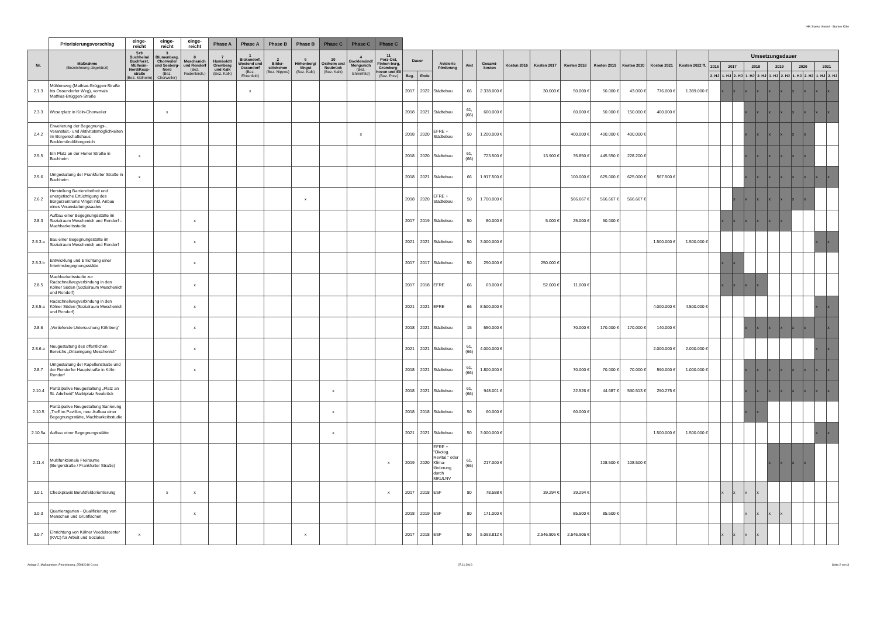IHK Starke Veedel - Starkes Köln
| | Priorisierungsvorschlag | einge-reicht | einge-reicht | einge-reicht | Phase A | Phase A | Phase B | Phase B | Phase C | Phase C | Phase C | | | | | | | | | | | | | | | | | | | | | | | |
| --- | --- | --- | --- | --- | --- | --- | --- | --- | --- | --- | --- | --- | --- | --- | --- | --- | --- | --- | --- | --- | --- | --- | --- | --- | --- | --- | --- | --- | --- | --- | --- | --- | --- | --- |
| Nr. | Maßnahme (Bezeichnung abgekürzt) | 5+9 Buchheim/ Buchforst, Mülheim-Nord/Keup-straße (Bez. Mülheim) | 3 Blumenberg, Chorweiler und Seeberg-Nord (Bez. Chorweiler) | 8 Meschenich und Rondorf (Bez. Rodenkirch.) | 7 Humboldt/ Gremberg und Kalk (Bez. Kalk) | 1 Bickendorf, Westend und Ossendorf (Bez. Ehrenfeld) | 2 Bilder-stöckchen (Bez. Nippes) | 6 Höhenberg/ Vingst (Bez. Kalk) | 10 Ostheim und Neubrück (Bez. Kalk) | 4 Bocklemünd/ Mengenich (Bez. Ehrenfeld) | 11 Porz-Ost, Finken-berg, Gremberg-hoven und Eil (Bez. Porz) | Dauer | | Avisierte Förderung | Amt | Gesamt-kosten | Kosten 2016 | Kosten 2017 | Kosten 2018 | Kosten 2019 | Kosten 2020 | Kosten 2021 | Kosten 2022 ff. | Umsetzungsdauer | | | | | | | | | | |
| | | | | | | | | | | | | | | | | | | | | | | | | 2016 | 2017 | | 2018 | | 2019 | | 2020 | | 2021 | |
| | | | | | | | | | | | | Beg. | Ende | | | | | | | | | | | 2. HJ | 1. HJ | 2. HJ | 1. HJ | 2. HJ | 1. HJ | 2. HJ | 1. HJ | 2. HJ | 1. HJ | 2. HJ |
| 2.1.3 | Mühlenweg (Mathias-Brüggen-Straße bis Ossendorfer Weg), vormals Mathias-Brüggen-Straße | | | | | x | | | | | | 2017 | 2022 | Städtebau | 66 | 2.338.000 € | | 30.000 € | 50.000 € | 50.000 € | 43.000 € | 776.000 € | 1.389.000 € | | x | x | x | x | x | x | x | x | x | x |
| 2.3.3 | Weserplatz in Köln-Chorweiler | | x | | | | | | | | | 2018 | 2021 | Städtebau | 61, (66) | 660.000 € | | | 60.000 € | 50.000 € | 150.000 € | 400.000 € | | | | | x | x | x | x | x | x | x | x |
| 2.4.2 | Erweiterung der Begegnungs-, Veranstalt.- und Aktivitätsmöglichkeiten im Bürgerschaftshaus Bocklemünd/Mengenich | | | | | | | | | x | | 2018 | 2020 | EFRE + Städtebau | 50 | 1.200.000 € | | | 400.000 € | 400.000 € | 400.000 € | | | | | | x | x | x | x | x | x | | |
| 2.5.5 | Ein Platz an der Herler Straße in Buchheim | x | | | | | | | | | | 2018 | 2020 | Städtebau | 61, (66) | 723.500 € | | 13.900 € | 35.850 € | 445.550 € | 228.200 € | | | | | | x | x | x | x | x | x | | |
| 2.5.6 | Umgestaltung der Frankfurter Straße in Buchheim | x | | | | | | | | | | 2018 | 2021 | Städtebau | 66 | 1.917.500 € | | | 100.000 € | 625.000 € | 625.000 € | 567.500 € | | | | | x | x | x | x | x | x | x | x |
| 2.6.2 | Herstellung Barrierefreiheit und energetische Ertüchtigung des Bürgerzentrums Vingst inkl. Anbau eines Veranstaltungssaales | | | | | | | x | | | | 2018 | 2020 | EFRE + Städtebau | 50 | 1.700.000 € | | | 566.667 € | 566.667 € | 566.667 € | | | | | x | x | x | x | x | x | x | | |
| 2.8.3 | Aufbau einer Begegnungsstätte im Sozialraum Meschenich und Rondorf – Machbarkeitsstudie | | | x | | | | | | | | 2017 | 2019 | Städtebau | 50 | 80.000 € | | 5.000 € | 25.000 € | 50.000 € | | | | | x | x | x | x | x | x | | | | |
| 2.8.3 a | Bau einer Begegnungsstätte im Sozialraum Meschenich und Rondorf | | | x | | | | | | | | 2021 | 2021 | Städtebau | 50 | 3.000.000 € | | | | | | 1.500.000 € | 1.500.000 € | | | | | | | | | | x | x |
| 2.8.3 b | Entwicklung und Errichtung einer Interimsbegegnungsstätte | | | x | | | | | | | | 2017 | 2017 | Städtebau | 50 | 250.000 € | | 250.000 € | | | | | | | x | x | | | | | | | | |
| 2.8.5 | Machbarkeitsstudie zur Radschnellwegverbindung in den Kölner Süden (Sozialraum Meschenich und Rondorf) | | | x | | | | | | | | 2017 | 2018 | EFRE | 66 | 63.000 € | | 52.000 € | 11.000 € | | | | | | x | x | x | x | | | | | | |
| 2.8.5 a | Radschnellwegverbindung in den Kölner Süden (Sozialraum Meschenich und Rondorf) | | | x | | | | | | | | 2021 | 2021 | EFRE | 66 | 8.500.000 € | | | | | | 4.000.000 € | 4.500.000 € | | | | | | | | | | x | x |
| 2.8.6 | „Vertiefende Untersuchung Kölnberg“ | | | x | | | | | | | | 2018 | 2021 | Städtebau | 15 | 550.000 € | | | 70.000 € | 170.000 € | 170.000 € | 140.000 € | | | | | x | x | x | x | x | x | | x |
| 2.8.6 a | Neugestaltung des öffentlichen Bereichs „Ortseingang Meschenich“ | | | x | | | | | | | | 2021 | 2021 | Städtebau | 61, (66) | 4.000.000 € | | | | | | 2.000.000 € | 2.000.000 € | | | | | | | | | | x | x |
| 2.8.7 | Umgestaltung der Kapellenstraße und der Rondorfer Hauptstraße in Köln-Rondorf | | | x | | | | | | | | 2018 | 2021 | Städtebau | 61, (66) | 1.800.000 € | | | 70.000 € | 70.000 € | 70.000 € | 590.000 € | 1.000.000 € | | | | x | x | x | x | x | x | x | x |
| 2.10.4 | Partizipative Neugestaltung „Platz an St. Adelheid“ Marktplatz Neubrück | | | | | | | | x | | | 2018 | 2021 | Städtebau | 61, (66) | 948.001 € | | | 22.526 € | 44.687 € | 590.513 € | 290.275 € | | | | | x | x | x | x | x | x | x | x |
| 2.10.5 | Partizipative Neugestaltung Sanierung „Treff im Pavillon, neu: Aufbau einer Begegnungsstätte, Machbarkeitsstudie | | | | | | | | x | | | 2018 | 2018 | Städtebau | 50 | 60.000 € | | | 60.000 € | | | | | | | | x | x | | | | | | |
| 2.10.5a | Aufbau einer Begegnungsstätte | | | | | | | | x | | | 2021 | 2021 | Städtebau | 50 | 3.000.000 € | | | | | | 1.500.000 € | 1.500.000 € | | | | | | | | | | x | x |
| 2.11.4 | Multifunktionale Freiräume (Bergerstraße / Frankfurter Straße) | | | | | | | | | | x | 2019 | 2020 | EFRE + "Ökolog. Revital." oder Klima-förderung durch MKULNV | 61, (66) | 217.000 € | | | | 108.500 € | 108.500 € | | | | | | | | x | x | x | x | | |
| 3.0.1 | Checkpraxis Berufsfeldorientierung | | x | x | | | | | | | x | 2017 | 2018 | ESF | 80 | 78.588 € | | 39.294 € | 39.294 € | | | | | | x | x | x | x | | | | | | |
| 3.0.3 | Quartiersgarten - Qualifizierung von Menschen und Grünflächen | | | x | | | | | | | | 2018 | 2019 | ESF | 80 | 171.000 € | | | 85.500 € | 85.500 € | | | | | | | x | x | x | x | | | | |
| 3.0.7 | Einrichtung von Kölner Veedelscenter (KVC) für Arbeit und Soziales | x | | | | | | x | | | | 2017 | 2018 | ESF | 50 | 5.093.812 € | | 2.546.906 € | 2.546.906 € | | | | | | x | x | x | x | | | | | | |
Anlage 2_Maßnahmen_Priorisierung_25082016-0.xlsx 07.11.2016 Seite 2 von 3